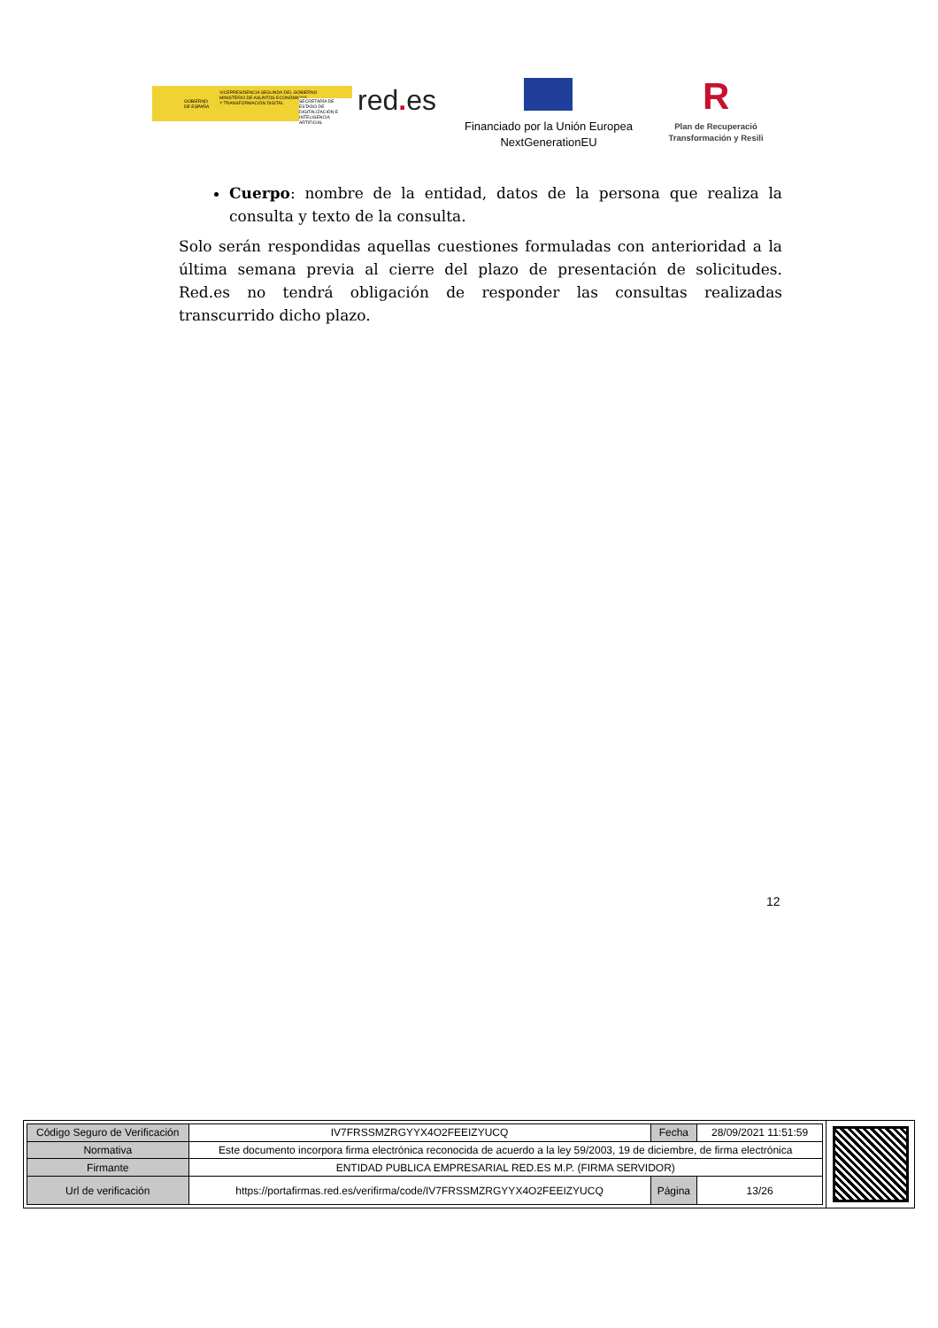GOBIERNO
DE ESPAÑA
VICEPRESIDENCIA SEGUNDA DEL GOBIERNO
MINISTERIO DE ASUNTOS ECONÓMICOS
Y TRANSFORMACIÓN DIGITAL SECRETARÍA DE ESTADO DE DIGITALIZACIÓN E INTELIGENCIA ARTIFICIAL
red. es
Financiado por la Unión Europea
NextGenerationEU
R
Plan de Recuperació
Transformación y Resili
Cuerpo: nombre de la entidad, datos de la persona que realiza la consulta y texto de la consulta.
Solo serán respondidas aquellas cuestiones formuladas con anterioridad a la última semana previa al cierre del plazo de presentación de solicitudes. Red.es no tendrá obligación de responder las consultas realizadas transcurrido dicho plazo.
12
| Código Seguro de Verificación | IV7FRSSMZRGYYX4O2FEEIZYUCQ | Fecha | 28/09/2021 11:51:59 |
| Normativa | Este documento incorpora firma electrónica reconocida de acuerdo a la ley 59/2003, 19 de diciembre, de firma electrónica | | |
| Firmante | ENTIDAD PUBLICA EMPRESARIAL RED.ES M.P. (FIRMA SERVIDOR) | | |
| Url de verificación | https://portafirmas.red.es/verifirma/code/IV7FRSSMZRGYYX4O2FEEIZYUCQ | Página | 13/26 |